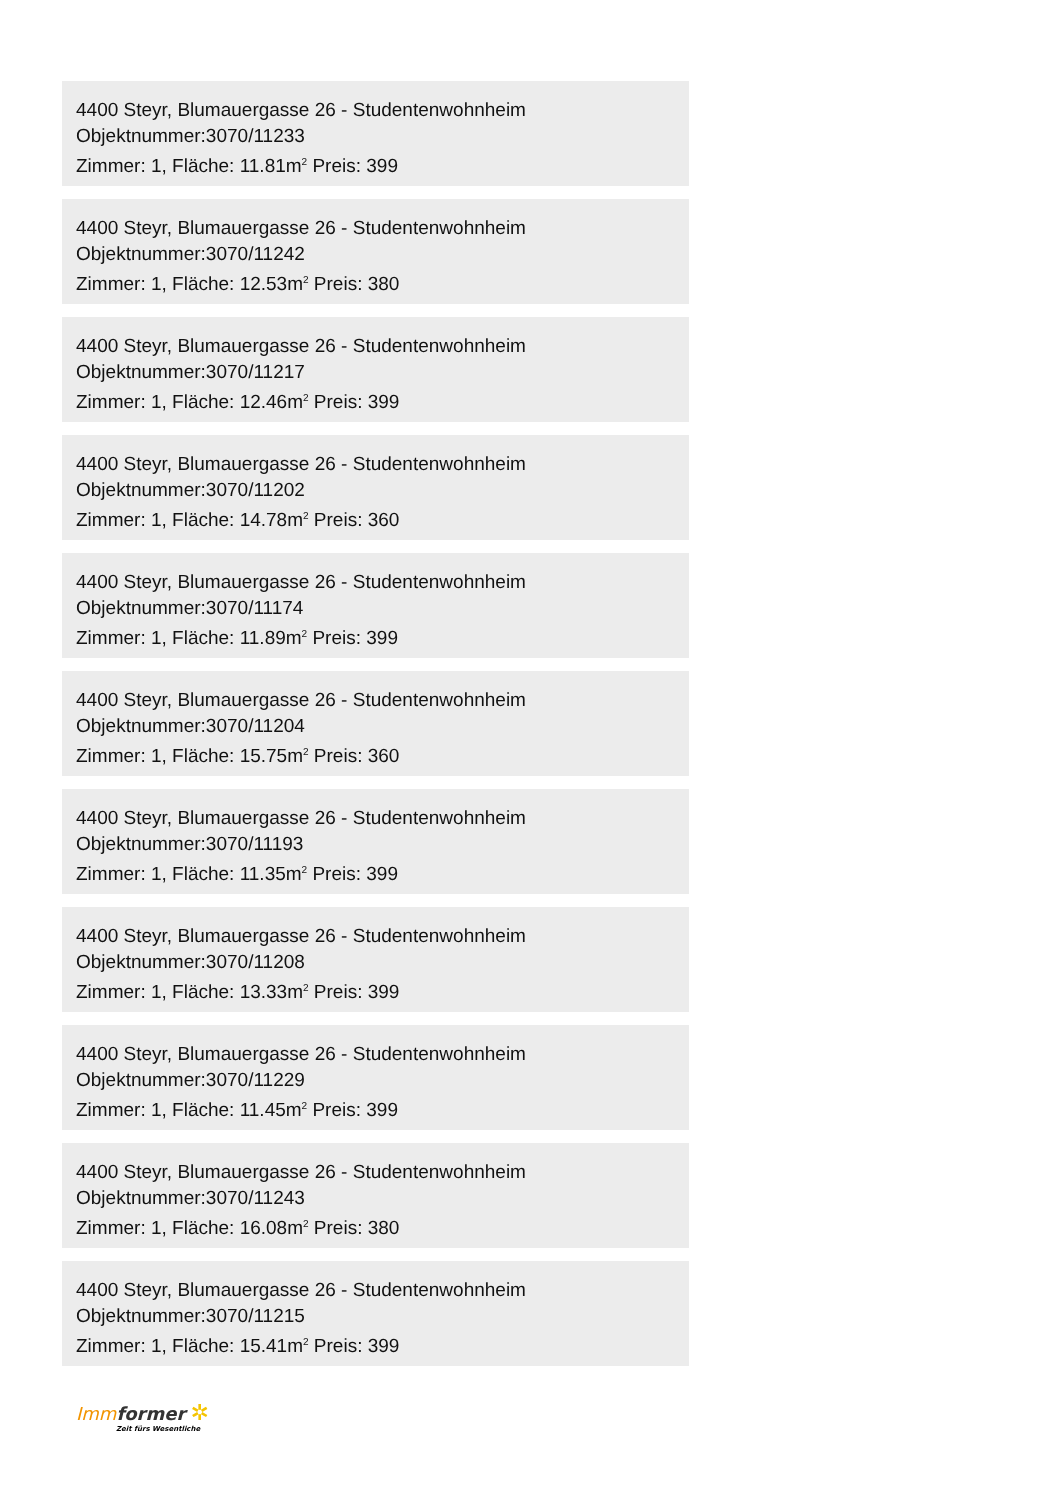4400 Steyr, Blumauergasse 26 - Studentenwohnheim
Objektnummer:3070/11233
Zimmer: 1, Fläche: 11.81m<sup>2</sup> Preis: 399
4400 Steyr, Blumauergasse 26 - Studentenwohnheim
Objektnummer:3070/11242
Zimmer: 1, Fläche: 12.53m<sup>2</sup> Preis: 380
4400 Steyr, Blumauergasse 26 - Studentenwohnheim
Objektnummer:3070/11217
Zimmer: 1, Fläche: 12.46m<sup>2</sup> Preis: 399
4400 Steyr, Blumauergasse 26 - Studentenwohnheim
Objektnummer:3070/11202
Zimmer: 1, Fläche: 14.78m<sup>2</sup> Preis: 360
4400 Steyr, Blumauergasse 26 - Studentenwohnheim
Objektnummer:3070/11174
Zimmer: 1, Fläche: 11.89m<sup>2</sup> Preis: 399
4400 Steyr, Blumauergasse 26 - Studentenwohnheim
Objektnummer:3070/11204
Zimmer: 1, Fläche: 15.75m<sup>2</sup> Preis: 360
4400 Steyr, Blumauergasse 26 - Studentenwohnheim
Objektnummer:3070/11193
Zimmer: 1, Fläche: 11.35m<sup>2</sup> Preis: 399
4400 Steyr, Blumauergasse 26 - Studentenwohnheim
Objektnummer:3070/11208
Zimmer: 1, Fläche: 13.33m<sup>2</sup> Preis: 399
4400 Steyr, Blumauergasse 26 - Studentenwohnheim
Objektnummer:3070/11229
Zimmer: 1, Fläche: 11.45m<sup>2</sup> Preis: 399
4400 Steyr, Blumauergasse 26 - Studentenwohnheim
Objektnummer:3070/11243
Zimmer: 1, Fläche: 16.08m<sup>2</sup> Preis: 380
4400 Steyr, Blumauergasse 26 - Studentenwohnheim
Objektnummer:3070/11215
Zimmer: 1, Fläche: 15.41m<sup>2</sup> Preis: 399
Imm former ✲
Zeit fürs Wesentliche